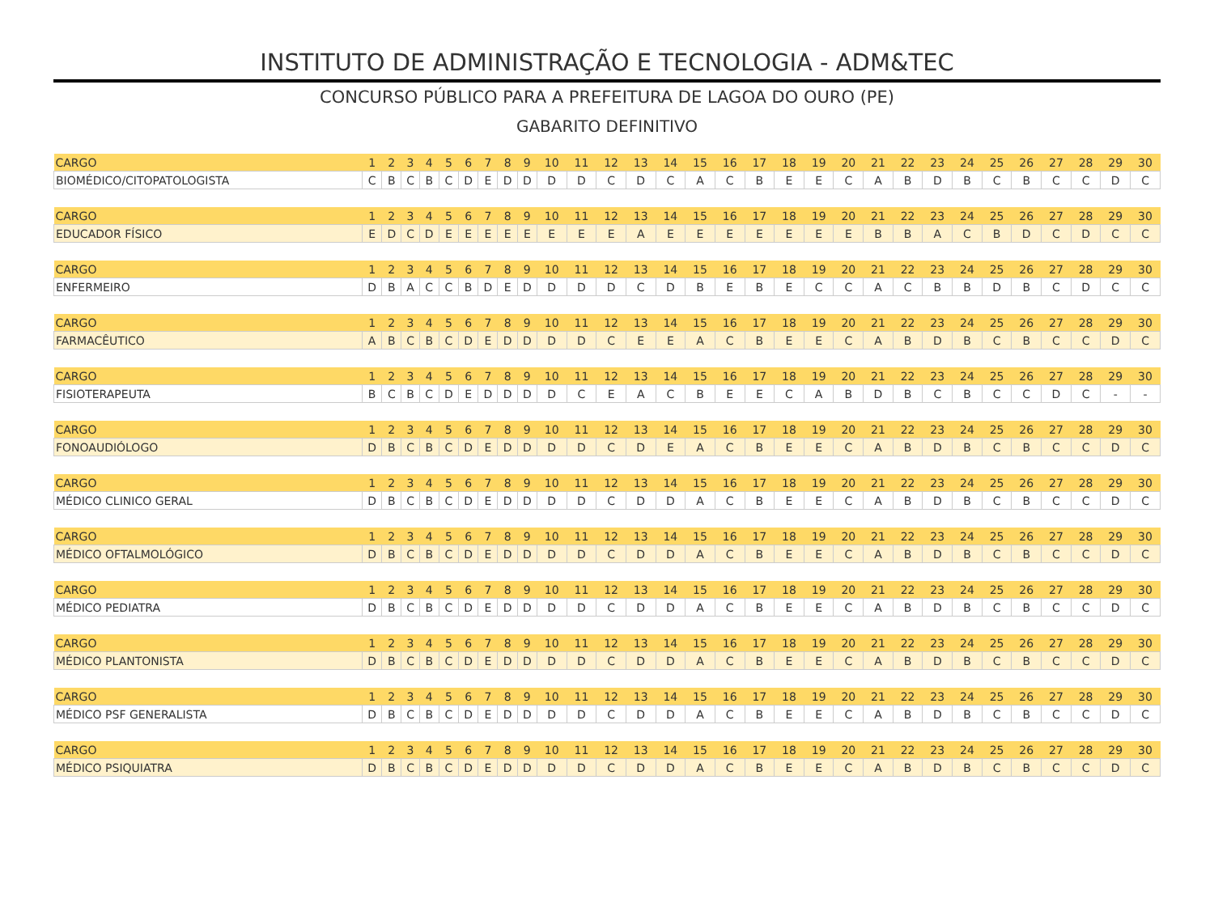INSTITUTO DE ADMINISTRAÇÃO E TECNOLOGIA - ADM&TEC
CONCURSO PÚBLICO PARA A PREFEITURA DE LAGOA DO OURO (PE)
GABARITO DEFINITIVO
| CARGO | 1 | 2 | 3 | 4 | 5 | 6 | 7 | 8 | 9 | 10 | 11 | 12 | 13 | 14 | 15 | 16 | 17 | 18 | 19 | 20 | 21 | 22 | 23 | 24 | 25 | 26 | 27 | 28 | 29 | 30 |
| BIOMÉDICO/CITOPATOLOGISTA | C | B | C | B | C | D | E | D | D | D | D | C | D | C | A | C | B | E | E | C | A | B | D | B | C | B | C | C | D | C |
| CARGO | 1 | 2 | 3 | 4 | 5 | 6 | 7 | 8 | 9 | 10 | 11 | 12 | 13 | 14 | 15 | 16 | 17 | 18 | 19 | 20 | 21 | 22 | 23 | 24 | 25 | 26 | 27 | 28 | 29 | 30 |
| EDUCADOR FÍSICO | E | D | C | D | E | E | E | E | E | E | E | E | A | E | E | E | E | E | E | E | B | B | A | C | B | D | C | D | C | C |
| CARGO | 1 | 2 | 3 | 4 | 5 | 6 | 7 | 8 | 9 | 10 | 11 | 12 | 13 | 14 | 15 | 16 | 17 | 18 | 19 | 20 | 21 | 22 | 23 | 24 | 25 | 26 | 27 | 28 | 29 | 30 |
| ENFERMEIRO | D | B | A | C | C | B | D | E | D | D | D | D | C | D | B | E | B | E | C | C | A | C | B | B | D | B | C | D | C | C |
| CARGO | 1 | 2 | 3 | 4 | 5 | 6 | 7 | 8 | 9 | 10 | 11 | 12 | 13 | 14 | 15 | 16 | 17 | 18 | 19 | 20 | 21 | 22 | 23 | 24 | 25 | 26 | 27 | 28 | 29 | 30 |
| FARMACÊUTICO | A | B | C | B | C | D | E | D | D | D | D | C | E | E | A | C | B | E | E | C | A | B | D | B | C | B | C | C | D | C |
| CARGO | 1 | 2 | 3 | 4 | 5 | 6 | 7 | 8 | 9 | 10 | 11 | 12 | 13 | 14 | 15 | 16 | 17 | 18 | 19 | 20 | 21 | 22 | 23 | 24 | 25 | 26 | 27 | 28 | 29 | 30 |
| FISIOTERAPEUTA | B | C | B | C | D | E | D | D | D | D | C | E | A | C | B | E | E | C | A | B | D | B | C | B | C | C | D | C | - | - |
| CARGO | 1 | 2 | 3 | 4 | 5 | 6 | 7 | 8 | 9 | 10 | 11 | 12 | 13 | 14 | 15 | 16 | 17 | 18 | 19 | 20 | 21 | 22 | 23 | 24 | 25 | 26 | 27 | 28 | 29 | 30 |
| FONOAUDIÓLOGO | D | B | C | B | C | D | E | D | D | D | D | C | D | E | A | C | B | E | E | C | A | B | D | B | C | B | C | C | D | C |
| CARGO | 1 | 2 | 3 | 4 | 5 | 6 | 7 | 8 | 9 | 10 | 11 | 12 | 13 | 14 | 15 | 16 | 17 | 18 | 19 | 20 | 21 | 22 | 23 | 24 | 25 | 26 | 27 | 28 | 29 | 30 |
| MÉDICO CLINICO GERAL | D | B | C | B | C | D | E | D | D | D | D | C | D | D | A | C | B | E | E | C | A | B | D | B | C | B | C | C | D | C |
| CARGO | 1 | 2 | 3 | 4 | 5 | 6 | 7 | 8 | 9 | 10 | 11 | 12 | 13 | 14 | 15 | 16 | 17 | 18 | 19 | 20 | 21 | 22 | 23 | 24 | 25 | 26 | 27 | 28 | 29 | 30 |
| MÉDICO OFTALMOLÓGICO | D | B | C | B | C | D | E | D | D | D | D | C | D | D | A | C | B | E | E | C | A | B | D | B | C | B | C | C | D | C |
| CARGO | 1 | 2 | 3 | 4 | 5 | 6 | 7 | 8 | 9 | 10 | 11 | 12 | 13 | 14 | 15 | 16 | 17 | 18 | 19 | 20 | 21 | 22 | 23 | 24 | 25 | 26 | 27 | 28 | 29 | 30 |
| MÉDICO PEDIATRA | D | B | C | B | C | D | E | D | D | D | D | C | D | D | A | C | B | E | E | C | A | B | D | B | C | B | C | C | D | C |
| CARGO | 1 | 2 | 3 | 4 | 5 | 6 | 7 | 8 | 9 | 10 | 11 | 12 | 13 | 14 | 15 | 16 | 17 | 18 | 19 | 20 | 21 | 22 | 23 | 24 | 25 | 26 | 27 | 28 | 29 | 30 |
| MÉDICO PLANTONISTA | D | B | C | B | C | D | E | D | D | D | D | C | D | D | A | C | B | E | E | C | A | B | D | B | C | B | C | C | D | C |
| CARGO | 1 | 2 | 3 | 4 | 5 | 6 | 7 | 8 | 9 | 10 | 11 | 12 | 13 | 14 | 15 | 16 | 17 | 18 | 19 | 20 | 21 | 22 | 23 | 24 | 25 | 26 | 27 | 28 | 29 | 30 |
| MÉDICO PSF GENERALISTA | D | B | C | B | C | D | E | D | D | D | D | C | D | D | A | C | B | E | E | C | A | B | D | B | C | B | C | C | D | C |
| CARGO | 1 | 2 | 3 | 4 | 5 | 6 | 7 | 8 | 9 | 10 | 11 | 12 | 13 | 14 | 15 | 16 | 17 | 18 | 19 | 20 | 21 | 22 | 23 | 24 | 25 | 26 | 27 | 28 | 29 | 30 |
| MÉDICO PSIQUIATRA | D | B | C | B | C | D | E | D | D | D | D | C | D | D | A | C | B | E | E | C | A | B | D | B | C | B | C | C | D | C |